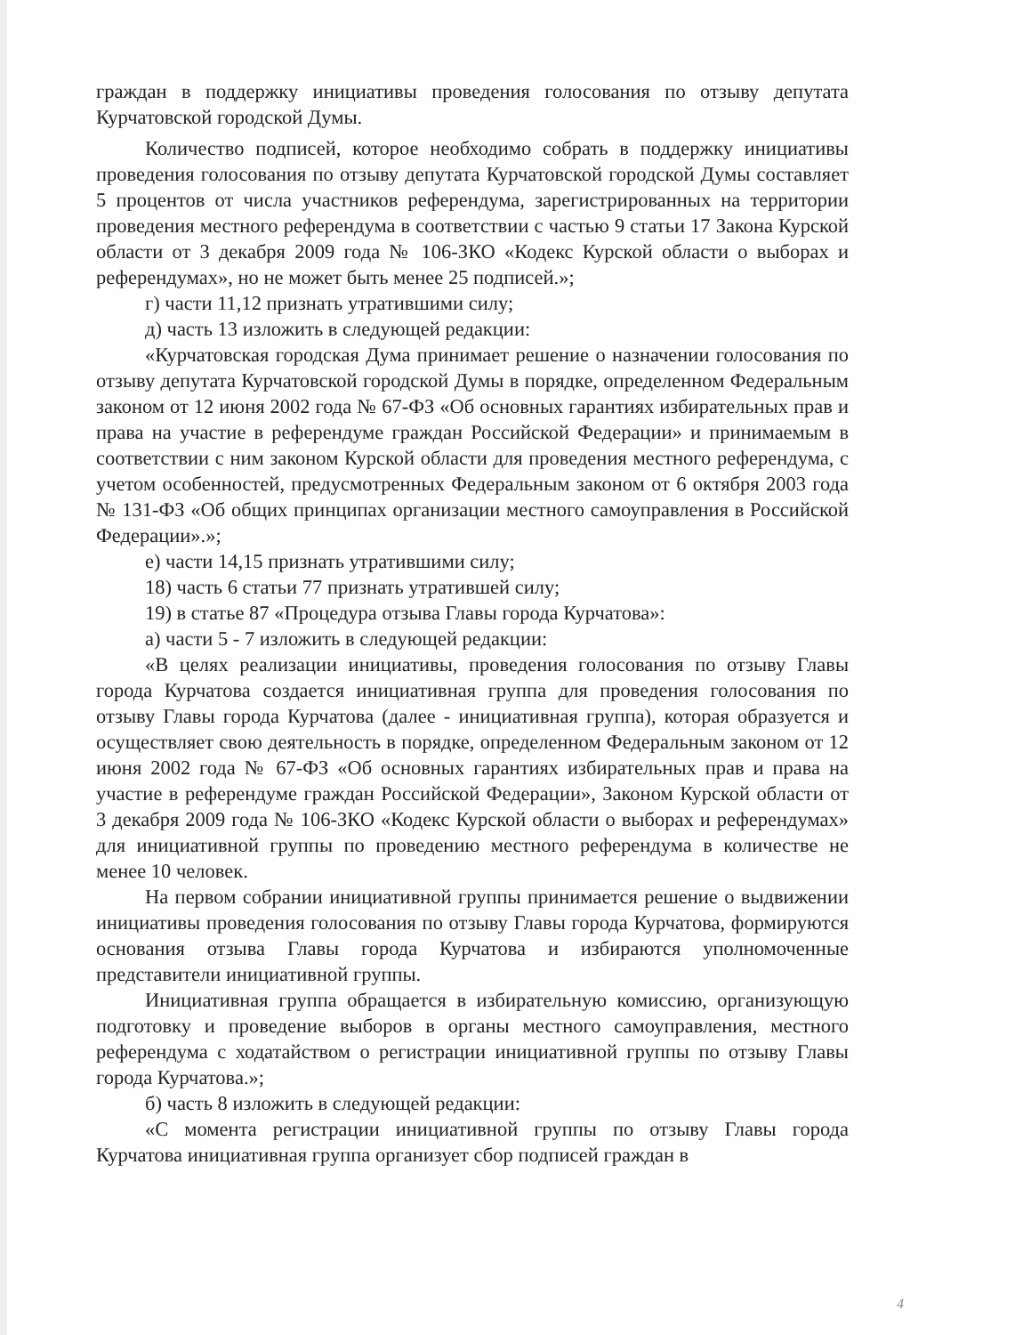граждан в поддержку инициативы проведения голосования по отзыву депутата Курчатовской городской Думы.
Количество подписей, которое необходимо собрать в поддержку инициативы проведения голосования по отзыву депутата Курчатовской городской Думы составляет 5 процентов от числа участников референдума, зарегистрированных на территории проведения местного референдума в соответствии с частью 9 статьи 17 Закона Курской области от 3 декабря 2009 года № 106-ЗКО «Кодекс Курской области о выборах и референдумах», но не может быть менее 25 подписей.»;
г) части 11,12 признать утратившими силу;
д) часть 13 изложить в следующей редакции:
«Курчатовская городская Дума принимает решение о назначении голосования по отзыву депутата Курчатовской городской Думы в порядке, определенном Федеральным законом от 12 июня 2002 года № 67-ФЗ «Об основных гарантиях избирательных прав и права на участие в референдуме граждан Российской Федерации» и принимаемым в соответствии с ним законом Курской области для проведения местного референдума, с учетом особенностей, предусмотренных Федеральным законом от 6 октября 2003 года № 131-ФЗ «Об общих принципах организации местного самоуправления в Российской Федерации».»;
е) части 14,15 признать утратившими силу;
18) часть 6 статьи 77 признать утратившей силу;
19) в статье 87 «Процедура отзыва Главы города Курчатова»:
а) части 5 - 7 изложить в следующей редакции:
«В целях реализации инициативы, проведения голосования по отзыву Главы города Курчатова создается инициативная группа для проведения голосования по отзыву Главы города Курчатова (далее - инициативная группа), которая образуется и осуществляет свою деятельность в порядке, определенном Федеральным законом от 12 июня 2002 года № 67-ФЗ «Об основных гарантиях избирательных прав и права на участие в референдуме граждан Российской Федерации», Законом Курской области от 3 декабря 2009 года № 106-ЗКО «Кодекс Курской области о выборах и референдумах» для инициативной группы по проведению местного референдума в количестве не менее 10 человек.
На первом собрании инициативной группы принимается решение о выдвижении инициативы проведения голосования по отзыву Главы города Курчатова, формируются основания отзыва Главы города Курчатова и избираются уполномоченные представители инициативной группы.
Инициативная группа обращается в избирательную комиссию, организующую подготовку и проведение выборов в органы местного самоуправления, местного референдума с ходатайством о регистрации инициативной группы по отзыву Главы города Курчатова.»;
б) часть 8 изложить в следующей редакции:
«С момента регистрации инициативной группы по отзыву Главы города Курчатова инициативная группа организует сбор подписей граждан в
4